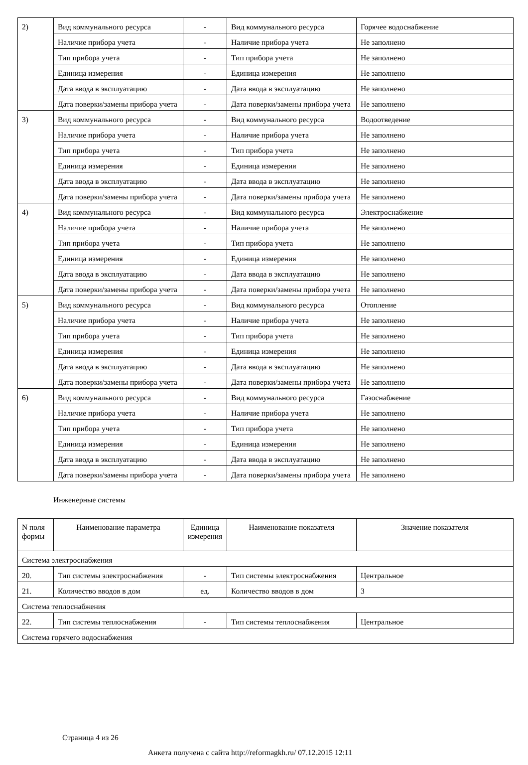| 2) | Вид коммунального ресурса | - | Вид коммунального ресурса | Горячее водоснабжение |
| | Наличие прибора учета | - | Наличие прибора учета | Не заполнено |
| | Тип прибора учета | - | Тип прибора учета | Не заполнено |
| | Единица измерения | - | Единица измерения | Не заполнено |
| | Дата ввода в эксплуатацию | - | Дата ввода в эксплуатацию | Не заполнено |
| | Дата поверки/замены прибора учета | - | Дата поверки/замены прибора учета | Не заполнено |
| 3) | Вид коммунального ресурса | - | Вид коммунального ресурса | Водоотведение |
| | Наличие прибора учета | - | Наличие прибора учета | Не заполнено |
| | Тип прибора учета | - | Тип прибора учета | Не заполнено |
| | Единица измерения | - | Единица измерения | Не заполнено |
| | Дата ввода в эксплуатацию | - | Дата ввода в эксплуатацию | Не заполнено |
| | Дата поверки/замены прибора учета | - | Дата поверки/замены прибора учета | Не заполнено |
| 4) | Вид коммунального ресурса | - | Вид коммунального ресурса | Электроснабжение |
| | Наличие прибора учета | - | Наличие прибора учета | Не заполнено |
| | Тип прибора учета | - | Тип прибора учета | Не заполнено |
| | Единица измерения | - | Единица измерения | Не заполнено |
| | Дата ввода в эксплуатацию | - | Дата ввода в эксплуатацию | Не заполнено |
| | Дата поверки/замены прибора учета | - | Дата поверки/замены прибора учета | Не заполнено |
| 5) | Вид коммунального ресурса | - | Вид коммунального ресурса | Отопление |
| | Наличие прибора учета | - | Наличие прибора учета | Не заполнено |
| | Тип прибора учета | - | Тип прибора учета | Не заполнено |
| | Единица измерения | - | Единица измерения | Не заполнено |
| | Дата ввода в эксплуатацию | - | Дата ввода в эксплуатацию | Не заполнено |
| | Дата поверки/замены прибора учета | - | Дата поверки/замены прибора учета | Не заполнено |
| 6) | Вид коммунального ресурса | - | Вид коммунального ресурса | Газоснабжение |
| | Наличие прибора учета | - | Наличие прибора учета | Не заполнено |
| | Тип прибора учета | - | Тип прибора учета | Не заполнено |
| | Единица измерения | - | Единица измерения | Не заполнено |
| | Дата ввода в эксплуатацию | - | Дата ввода в эксплуатацию | Не заполнено |
| | Дата поверки/замены прибора учета | - | Дата поверки/замены прибора учета | Не заполнено |
Инженерные системы
| N поля формы | Наименование параметра | Единица измерения | Наименование показателя | Значение показателя |
| --- | --- | --- | --- | --- |
| Система электроснабжения | | | | |
| 20. | Тип системы электроснабжения | - | Тип системы электроснабжения | Центральное |
| 21. | Количество вводов в дом | ед. | Количество вводов в дом | 3 |
| Система теплоснабжения | | | | |
| 22. | Тип системы теплоснабжения | - | Тип системы теплоснабжения | Центральное |
| Система горячего водоснабжения | | | | |
Страница 4 из 26
Анкета получена с сайта http://reformagkh.ru/ 07.12.2015 12:11